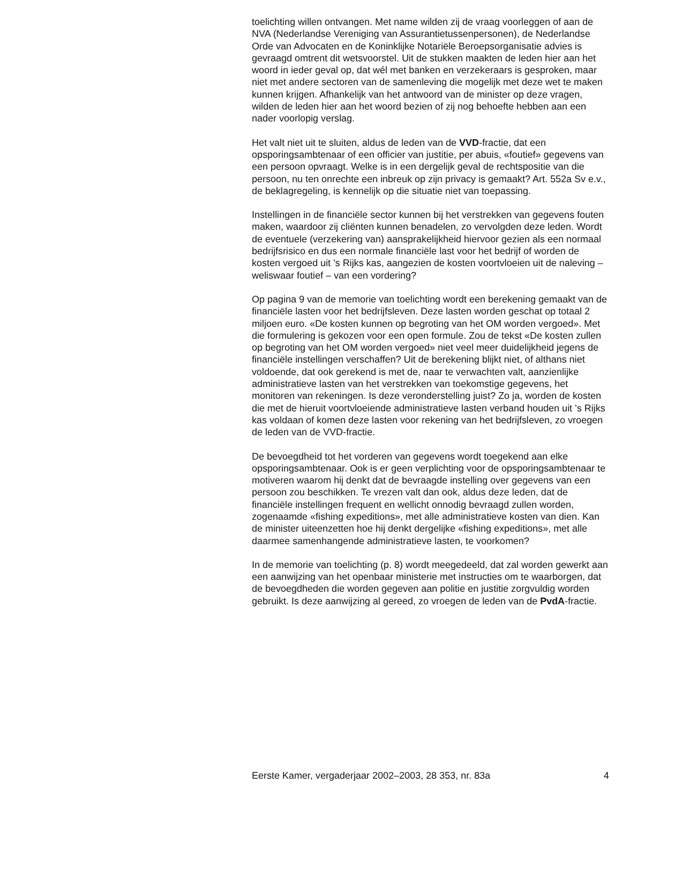toelichting willen ontvangen. Met name wilden zij de vraag voorleggen of aan de NVA (Nederlandse Vereniging van Assurantietussenpersonen), de Nederlandse Orde van Advocaten en de Koninklijke Notariële Beroepsorganisatie advies is gevraagd omtrent dit wetsvoorstel. Uit de stukken maakten de leden hier aan het woord in ieder geval op, dat wél met banken en verzekeraars is gesproken, maar niet met andere sectoren van de samenleving die mogelijk met deze wet te maken kunnen krijgen. Afhankelijk van het antwoord van de minister op deze vragen, wilden de leden hier aan het woord bezien of zij nog behoefte hebben aan een nader voorlopig verslag.
Het valt niet uit te sluiten, aldus de leden van de VVD-fractie, dat een opsporingsambtenaar of een officier van justitie, per abuis, «foutief» gegevens van een persoon opvraagt. Welke is in een dergelijk geval de rechtspositie van die persoon, nu ten onrechte een inbreuk op zijn privacy is gemaakt? Art. 552a Sv e.v., de beklagregeling, is kennelijk op die situatie niet van toepassing.
Instellingen in de financiële sector kunnen bij het verstrekken van gegevens fouten maken, waardoor zij cliënten kunnen benadelen, zo vervolgden deze leden. Wordt de eventuele (verzekering van) aansprakelijkheid hiervoor gezien als een normaal bedrijfsrisico en dus een normale financiële last voor het bedrijf of worden de kosten vergoed uit ’s Rijks kas, aangezien de kosten voortvloeien uit de naleving – weliswaar foutief – van een vordering?
Op pagina 9 van de memorie van toelichting wordt een berekening gemaakt van de financiële lasten voor het bedrijfsleven. Deze lasten worden geschat op totaal 2 miljoen euro. «De kosten kunnen op begroting van het OM worden vergoed». Met die formulering is gekozen voor een open formule. Zou de tekst «De kosten zullen op begroting van het OM worden vergoed» niet veel meer duidelijkheid jegens de financiële instellingen verschaffen? Uit de berekening blijkt niet, of althans niet voldoende, dat ook gerekend is met de, naar te verwachten valt, aanzienlijke administratieve lasten van het verstrekken van toekomstige gegevens, het monitoren van rekeningen. Is deze veronderstelling juist? Zo ja, worden de kosten die met de hieruit voortvloeiende administratieve lasten verband houden uit ’s Rijks kas voldaan of komen deze lasten voor rekening van het bedrijfsleven, zo vroegen de leden van de VVD-fractie.
De bevoegdheid tot het vorderen van gegevens wordt toegekend aan elke opsporingsambtenaar. Ook is er geen verplichting voor de opsporingsambtenaar te motiveren waarom hij denkt dat de bevraagde instelling over gegevens van een persoon zou beschikken. Te vrezen valt dan ook, aldus deze leden, dat de financiële instellingen frequent en wellicht onnodig bevraagd zullen worden, zogenaamde «fishing expeditions», met alle administratieve kosten van dien. Kan de minister uiteenzetten hoe hij denkt dergelijke «fishing expeditions», met alle daarmee samenhangende administratieve lasten, te voorkomen?
In de memorie van toelichting (p. 8) wordt meegedeeld, dat zal worden gewerkt aan een aanwijzing van het openbaar ministerie met instructies om te waarborgen, dat de bevoegdheden die worden gegeven aan politie en justitie zorgvuldig worden gebruikt. Is deze aanwijzing al gereed, zo vroegen de leden van de PvdA-fractie.
Eerste Kamer, vergaderjaar 2002–2003, 28 353, nr. 83a 4